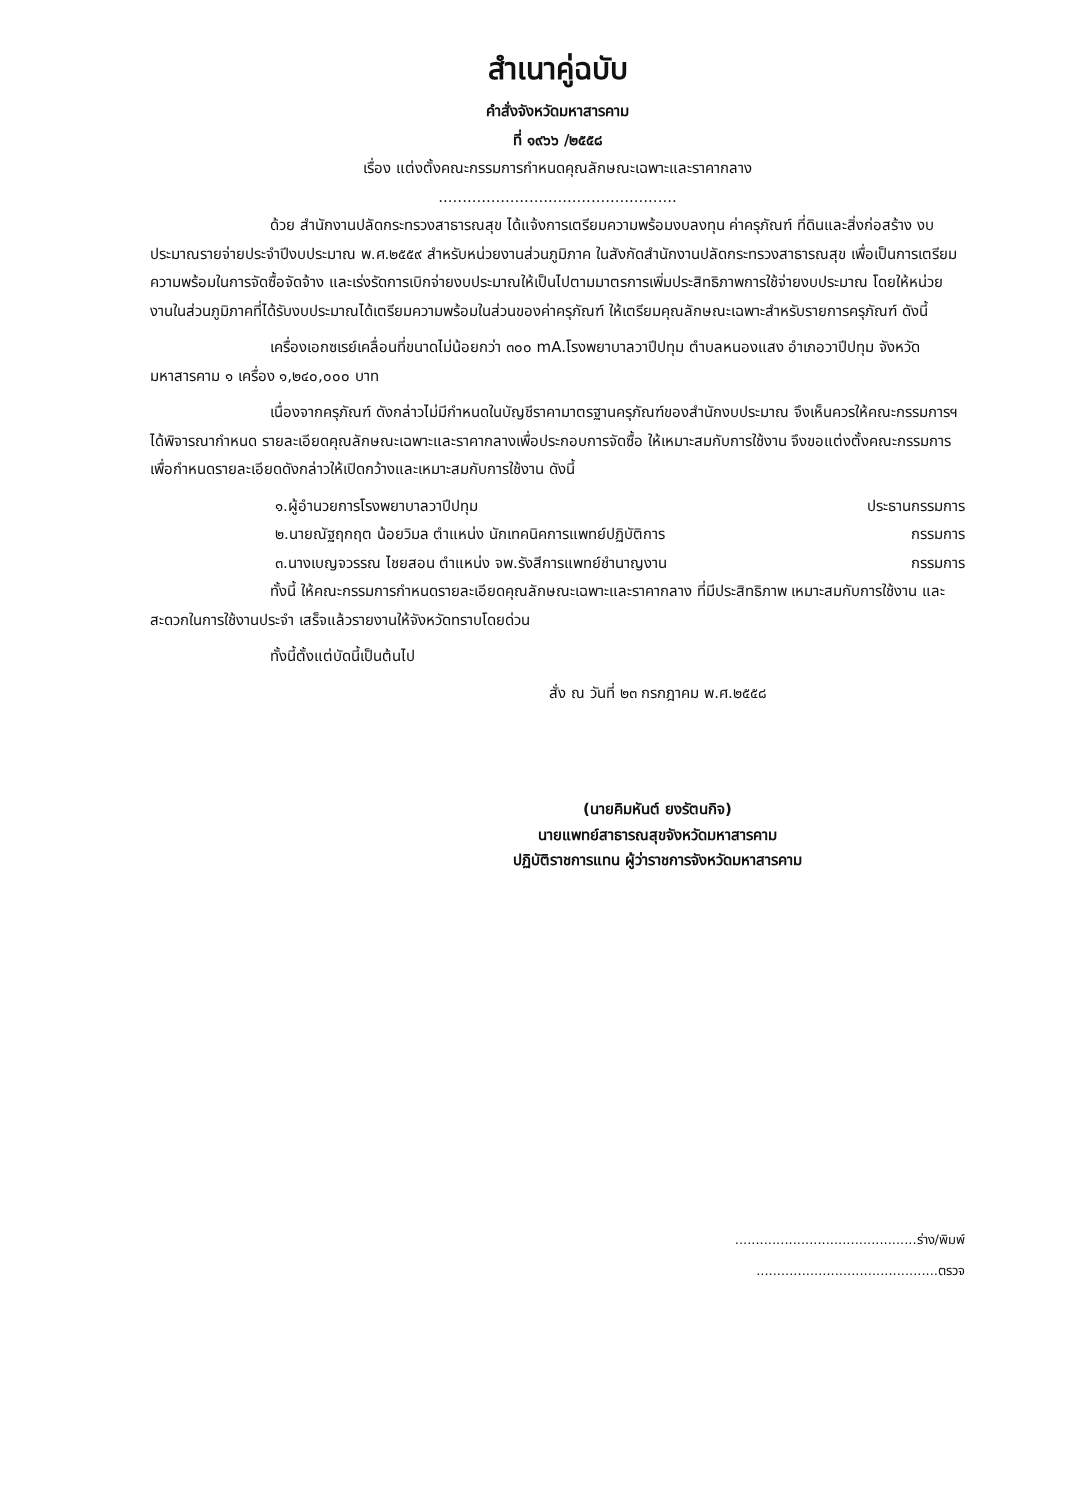สำเนาคู่ฉบับ
คำสั่งจังหวัดมหาสารคาม
ที่ ๑๙๖๖ /๒๕๕๘
เรื่อง แต่งตั้งคณะกรรมการกำหนดคุณลักษณะเฉพาะและราคากลาง
..................................................
ด้วย สำนักงานปลัดกระทรวงสาธารณสุข ได้แจ้งการเตรียมความพร้อมงบลงทุน ค่าครุภัณฑ์ ที่ดินและสิ่งก่อสร้าง งบประมาณรายจ่ายประจำปีงบประมาณ พ.ศ.๒๕๕๙ สำหรับหน่วยงานส่วนภูมิภาค ในสังกัดสำนักงานปลัดกระทรวงสาธารณสุข เพื่อเป็นการเตรียมความพร้อมในการจัดซื้อจัดจ้าง และเร่งรัดการเบิกจ่ายงบประมาณให้เป็นไปตามมาตรการเพิ่มประสิทธิภาพการใช้จ่ายงบประมาณ โดยให้หน่วยงานในส่วนภูมิภาคที่ได้รับงบประมาณได้เตรียมความพร้อมในส่วนของค่าครุภัณฑ์ ให้เตรียมคุณลักษณะเฉพาะสำหรับรายการครุภัณฑ์ ดังนี้
เครื่องเอกซเรย์เคลื่อนที่ขนาดไม่น้อยกว่า ๓๐๐ mA.โรงพยาบาลวาปีปทุม ตำบลหนองแสง อำเภอวาปีปทุม จังหวัดมหาสารคาม ๑ เครื่อง ๑,๒๔๐,๐๐๐ บาท
เนื่องจากครุภัณฑ์ ดังกล่าวไม่มีกำหนดในบัญชีราคามาตรฐานครุภัณฑ์ของสำนักงบประมาณ จึงเห็นควรให้คณะกรรมการฯ ได้พิจารณากำหนด รายละเอียดคุณลักษณะเฉพาะและราคากลางเพื่อประกอบการจัดซื้อ ให้เหมาะสมกับการใช้งาน จึงขอแต่งตั้งคณะกรรมการเพื่อกำหนดรายละเอียดดังกล่าวให้เปิดกว้างและเหมาะสมกับการใช้งาน ดังนี้
๑.ผู้อำนวยการโรงพยาบาลวาปีปทุม ประธานกรรมการ
๒.นายณัฐฤกฤต น้อยวิมล ตำแหน่ง นักเทคนิคการแพทย์ปฏิบัติการ กรรมการ
๓.นางเบญจวรรณ ไชยสอน ตำแหน่ง จพ.รังสีการแพทย์ชำนาญงาน กรรมการ
ทั้งนี้ ให้คณะกรรมการกำหนดรายละเอียดคุณลักษณะเฉพาะและราคากลาง ที่มีประสิทธิภาพ เหมาะสมกับการใช้งาน และสะดวกในการใช้งานประจำ เสร็จแล้วรายงานให้จังหวัดทราบโดยด่วน
ทั้งนี้ตั้งแต่บัดนี้เป็นต้นไป
สั่ง ณ วันที่ ๒๓ กรกฎาคม พ.ศ.๒๕๕๘
(นายคิมหันต์ ยงรัตนกิจ)
นายแพทย์สาธารณสุขจังหวัดมหาสารคาม
ปฏิบัติราชการแทน ผู้ว่าราชการจังหวัดมหาสารคาม
............................................ร่าง/พิมพ์
............................................ตรวจ